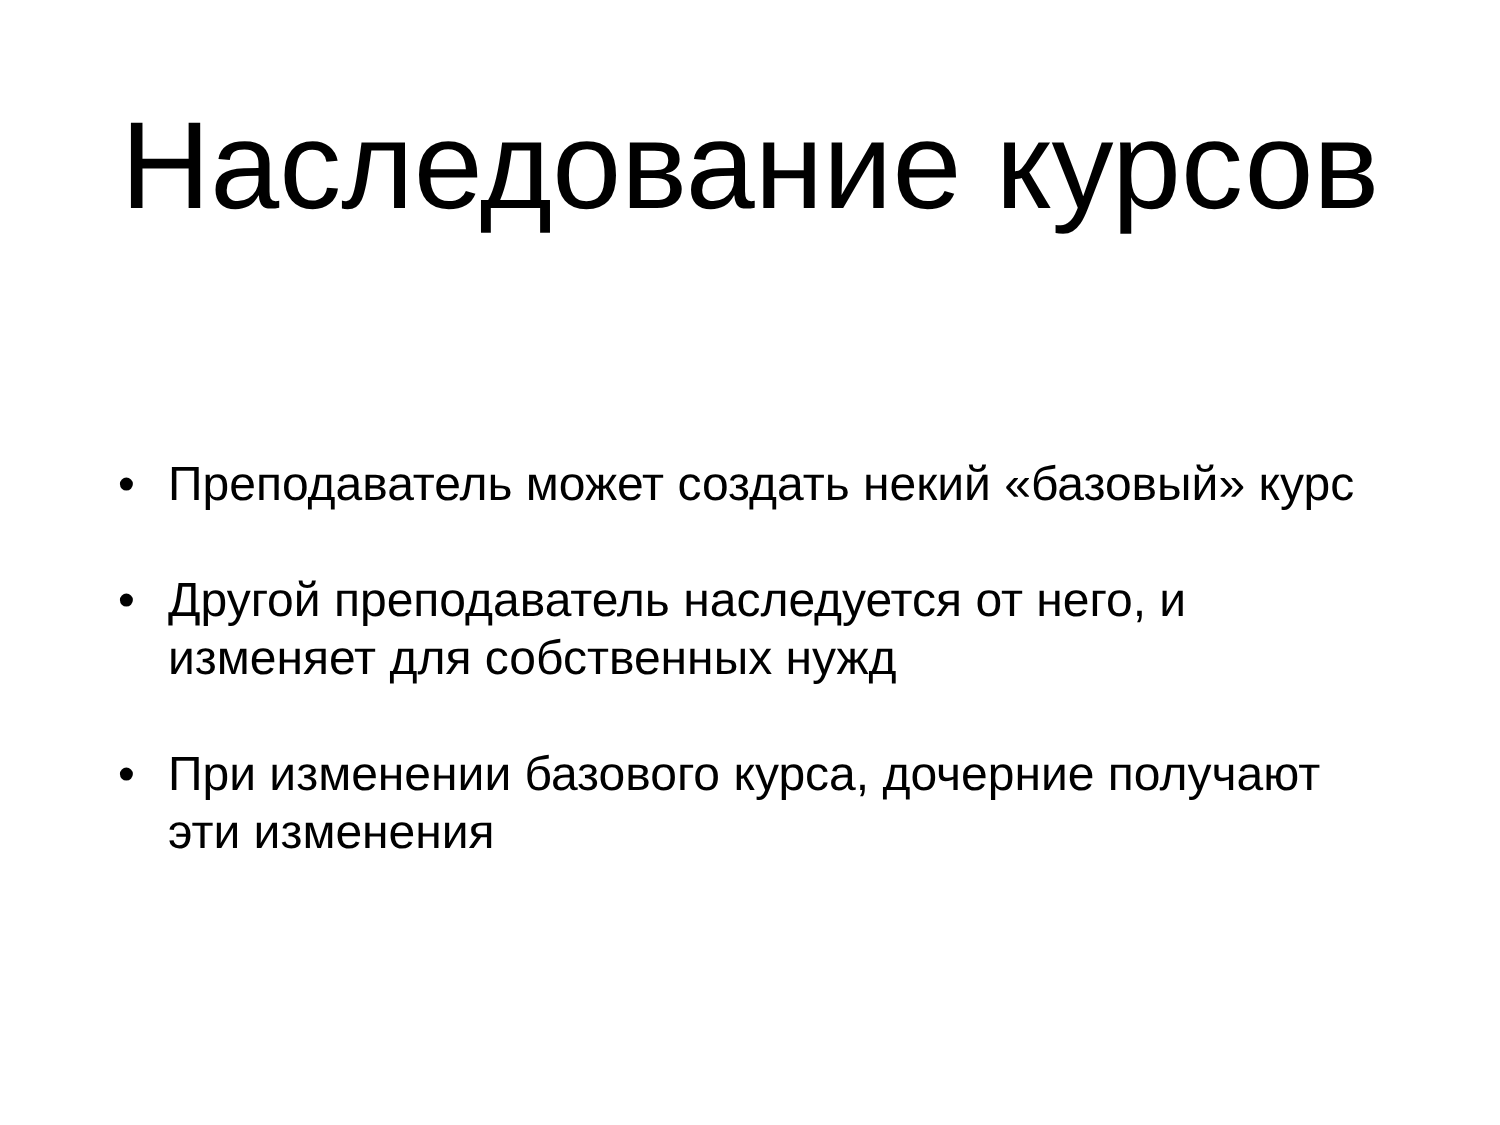Наследование курсов
• Преподаватель может создать некий «базовый» курс
• Другой преподаватель наследуется от него, и изменяет для собственных нужд
• При изменении базового курса, дочерние получают эти изменения